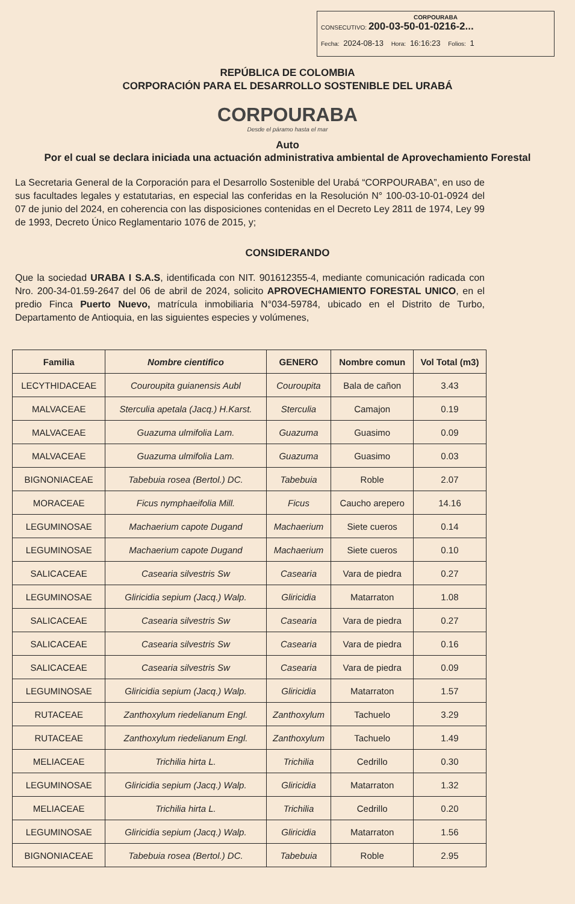CORPOURABA
CONSECUTIVO: 200-03-50-01-0216-2...
Fecha: 2024-08-13 Hora: 16:16:23 Folios: 1
REPÚBLICA DE COLOMBIA
CORPORACIÓN PARA EL DESARROLLO SOSTENIBLE DEL URABÁ
CORPOURABA
Desde el páramo hasta el mar
Auto
Por el cual se declara iniciada una actuación administrativa ambiental de Aprovechamiento Forestal
La Secretaria General de la Corporación para el Desarrollo Sostenible del Urabá “CORPOURABA”, en uso de sus facultades legales y estatutarias, en especial las conferidas en la Resolución N° 100-03-10-01-0924 del 07 de junio del 2024, en coherencia con las disposiciones contenidas en el Decreto Ley 2811 de 1974, Ley 99 de 1993, Decreto Único Reglamentario 1076 de 2015, y;
CONSIDERANDO
Que la sociedad URABA I S.A.S, identificada con NIT. 901612355-4, mediante comunicación radicada con Nro. 200-34-01.59-2647 del 06 de abril de 2024, solicito APROVECHAMIENTO FORESTAL UNICO, en el predio Finca Puerto Nuevo, matrícula inmobiliaria N°034-59784, ubicado en el Distrito de Turbo, Departamento de Antioquia, en las siguientes especies y volúmenes,
| Familia | Nombre cientifico | GENERO | Nombre comun | Vol Total (m3) |
| --- | --- | --- | --- | --- |
| LECYTHIDACEAE | Couroupita guianensis Aubl | Couroupita | Bala de cañon | 3.43 |
| MALVACEAE | Sterculia apetala (Jacq.) H.Karst. | Sterculia | Camajon | 0.19 |
| MALVACEAE | Guazuma ulmifolia Lam. | Guazuma | Guasimo | 0.09 |
| MALVACEAE | Guazuma ulmifolia Lam. | Guazuma | Guasimo | 0.03 |
| BIGNONIACEAE | Tabebuia rosea (Bertol.) DC. | Tabebuia | Roble | 2.07 |
| MORACEAE | Ficus nymphaeifolia Mill. | Ficus | Caucho arepero | 14.16 |
| LEGUMINOSAE | Machaerium capote Dugand | Machaerium | Siete cueros | 0.14 |
| LEGUMINOSAE | Machaerium capote Dugand | Machaerium | Siete cueros | 0.10 |
| SALICACEAE | Casearia silvestris Sw | Casearia | Vara de piedra | 0.27 |
| LEGUMINOSAE | Gliricidia sepium (Jacq.) Walp. | Gliricidia | Matarraton | 1.08 |
| SALICACEAE | Casearia silvestris Sw | Casearia | Vara de piedra | 0.27 |
| SALICACEAE | Casearia silvestris Sw | Casearia | Vara de piedra | 0.16 |
| SALICACEAE | Casearia silvestris Sw | Casearia | Vara de piedra | 0.09 |
| LEGUMINOSAE | Gliricidia sepium (Jacq.) Walp. | Gliricidia | Matarraton | 1.57 |
| RUTACEAE | Zanthoxylum riedelianum Engl. | Zanthoxylum | Tachuelo | 3.29 |
| RUTACEAE | Zanthoxylum riedelianum Engl. | Zanthoxylum | Tachuelo | 1.49 |
| MELIACEAE | Trichilia hirta L. | Trichilia | Cedrillo | 0.30 |
| LEGUMINOSAE | Gliricidia sepium (Jacq.) Walp. | Gliricidia | Matarraton | 1.32 |
| MELIACEAE | Trichilia hirta L. | Trichilia | Cedrillo | 0.20 |
| LEGUMINOSAE | Gliricidia sepium (Jacq.) Walp. | Gliricidia | Matarraton | 1.56 |
| BIGNONIACEAE | Tabebuia rosea (Bertol.) DC. | Tabebuia | Roble | 2.95 |